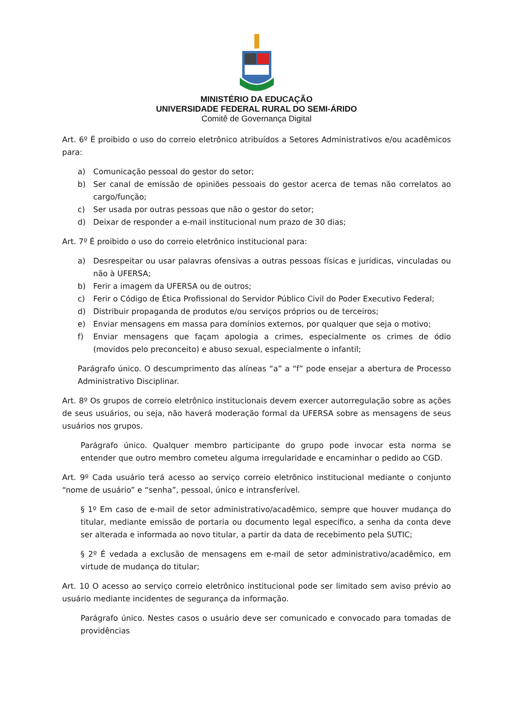MINISTÉRIO DA EDUCAÇÃO
UNIVERSIDADE FEDERAL RURAL DO SEMI-ÁRIDO
Comitê de Governança Digital
Art. 6º É proibido o uso do correio eletrônico atribuídos a Setores Administrativos e/ou acadêmicos para:
a) Comunicação pessoal do gestor do setor;
b) Ser canal de emissão de opiniões pessoais do gestor acerca de temas não correlatos ao cargo/função;
c) Ser usada por outras pessoas que não o gestor do setor;
d) Deixar de responder a e-mail institucional num prazo de 30 dias;
Art. 7º É proibido o uso do correio eletrônico institucional para:
a) Desrespeitar ou usar palavras ofensivas a outras pessoas físicas e jurídicas, vinculadas ou não à UFERSA;
b) Ferir a imagem da UFERSA ou de outros;
c) Ferir o Código de Ética Profissional do Servidor Público Civil do Poder Executivo Federal;
d) Distribuir propaganda de produtos e/ou serviços próprios ou de terceiros;
e) Enviar mensagens em massa para domínios externos, por qualquer que seja o motivo;
f) Enviar mensagens que façam apologia a crimes, especialmente os crimes de ódio (movidos pelo preconceito) e abuso sexual, especialmente o infantil;
Parágrafo único. O descumprimento das alíneas “a” a “f” pode ensejar a abertura de Processo Administrativo Disciplinar.
Art. 8º Os grupos de correio eletrônico institucionais devem exercer autorregulação sobre as ações de seus usuários, ou seja, não haverá moderação formal da UFERSA sobre as mensagens de seus usuários nos grupos.
Parágrafo único. Qualquer membro participante do grupo pode invocar esta norma se entender que outro membro cometeu alguma irregularidade e encaminhar o pedido ao CGD.
Art. 9º Cada usuário terá acesso ao serviço correio eletrônico institucional mediante o conjunto “nome de usuário” e “senha”, pessoal, único e intransferível.
§ 1º Em caso de e-mail de setor administrativo/acadêmico, sempre que houver mudança do titular, mediante emissão de portaria ou documento legal específico, a senha da conta deve ser alterada e informada ao novo titular, a partir da data de recebimento pela SUTIC;
§ 2º É vedada a exclusão de mensagens em e-mail de setor administrativo/acadêmico, em virtude de mudança do titular;
Art. 10 O acesso ao serviço correio eletrônico institucional pode ser limitado sem aviso prévio ao usuário mediante incidentes de segurança da informação.
Parágrafo único. Nestes casos o usuário deve ser comunicado e convocado para tomadas de providências